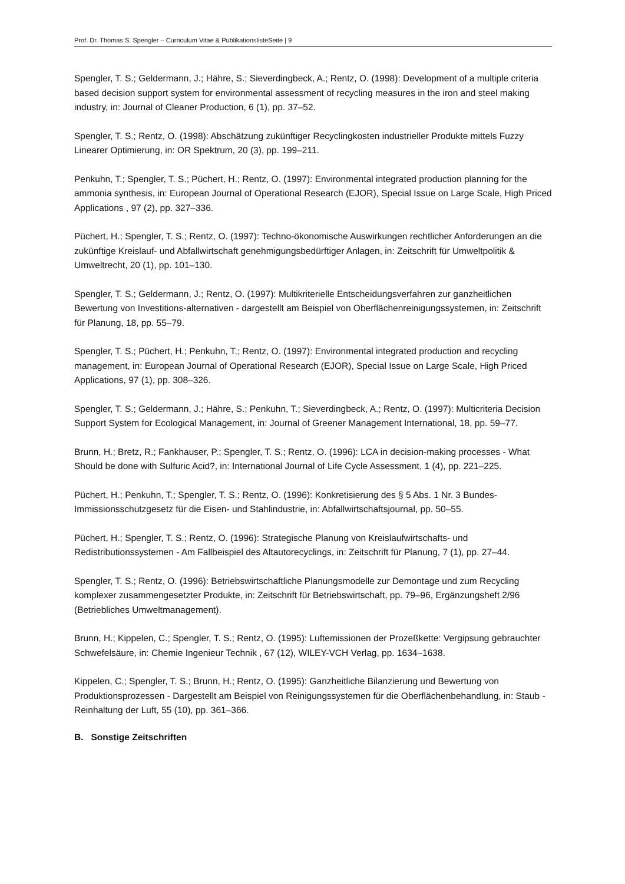Prof. Dr. Thomas S. Spengler – Curriculum Vitae & PublikationslisteSeite | 9
Spengler, T. S.; Geldermann, J.; Hähre, S.; Sieverdingbeck, A.; Rentz, O. (1998): Development of a multiple criteria based decision support system for environmental assessment of recycling measures in the iron and steel making industry, in: Journal of Cleaner Production, 6 (1), pp. 37–52.
Spengler, T. S.; Rentz, O. (1998): Abschätzung zukünftiger Recyclingkosten industrieller Produkte mittels Fuzzy Linearer Optimierung, in: OR Spektrum, 20 (3), pp. 199–211.
Penkuhn, T.; Spengler, T. S.; Püchert, H.; Rentz, O. (1997): Environmental integrated production planning for the ammonia synthesis, in: European Journal of Operational Research (EJOR), Special Issue on Large Scale, High Priced Applications , 97 (2), pp. 327–336.
Püchert, H.; Spengler, T. S.; Rentz, O. (1997): Techno-ökonomische Auswirkungen rechtlicher Anforderungen an die zukünftige Kreislauf- und Abfallwirtschaft genehmigungsbedürftiger Anlagen, in: Zeitschrift für Umweltpolitik & Umweltrecht, 20 (1), pp. 101–130.
Spengler, T. S.; Geldermann, J.; Rentz, O. (1997): Multikriterielle Entscheidungsverfahren zur ganzheitlichen Bewertung von Investitions-alternativen - dargestellt am Beispiel von Oberflächenreinigungssystemen, in: Zeitschrift für Planung, 18, pp. 55–79.
Spengler, T. S.; Püchert, H.; Penkuhn, T.; Rentz, O. (1997): Environmental integrated production and recycling management, in: European Journal of Operational Research (EJOR), Special Issue on Large Scale, High Priced Applications, 97 (1), pp. 308–326.
Spengler, T. S.; Geldermann, J.; Hähre, S.; Penkuhn, T.; Sieverdingbeck, A.; Rentz, O. (1997): Multicriteria Decision Support System for Ecological Management, in: Journal of Greener Management International, 18, pp. 59–77.
Brunn, H.; Bretz, R.; Fankhauser, P.; Spengler, T. S.; Rentz, O. (1996): LCA in decision-making processes - What Should be done with Sulfuric Acid?, in: International Journal of Life Cycle Assessment, 1 (4), pp. 221–225.
Püchert, H.; Penkuhn, T.; Spengler, T. S.; Rentz, O. (1996): Konkretisierung des § 5 Abs. 1 Nr. 3 Bundes-Immissionsschutzgesetz für die Eisen- und Stahlindustrie, in: Abfallwirtschaftsjournal, pp. 50–55.
Püchert, H.; Spengler, T. S.; Rentz, O. (1996): Strategische Planung von Kreislaufwirtschafts- und Redistributionssystemen - Am Fallbeispiel des Altautorecyclings, in: Zeitschrift für Planung, 7 (1), pp. 27–44.
Spengler, T. S.; Rentz, O. (1996): Betriebswirtschaftliche Planungsmodelle zur Demontage und zum Recycling komplexer zusammengesetzter Produkte, in: Zeitschrift für Betriebswirtschaft, pp. 79–96, Ergänzungsheft 2/96 (Betriebliches Umweltmanagement).
Brunn, H.; Kippelen, C.; Spengler, T. S.; Rentz, O. (1995): Luftemissionen der Prozeßkette: Vergipsung gebrauchter Schwefelsäure, in: Chemie Ingenieur Technik , 67 (12), WILEY-VCH Verlag, pp. 1634–1638.
Kippelen, C.; Spengler, T. S.; Brunn, H.; Rentz, O. (1995): Ganzheitliche Bilanzierung und Bewertung von Produktionsprozessen - Dargestellt am Beispiel von Reinigungssystemen für die Oberflächenbehandlung, in: Staub - Reinhaltung der Luft, 55 (10), pp. 361–366.
B. Sonstige Zeitschriften